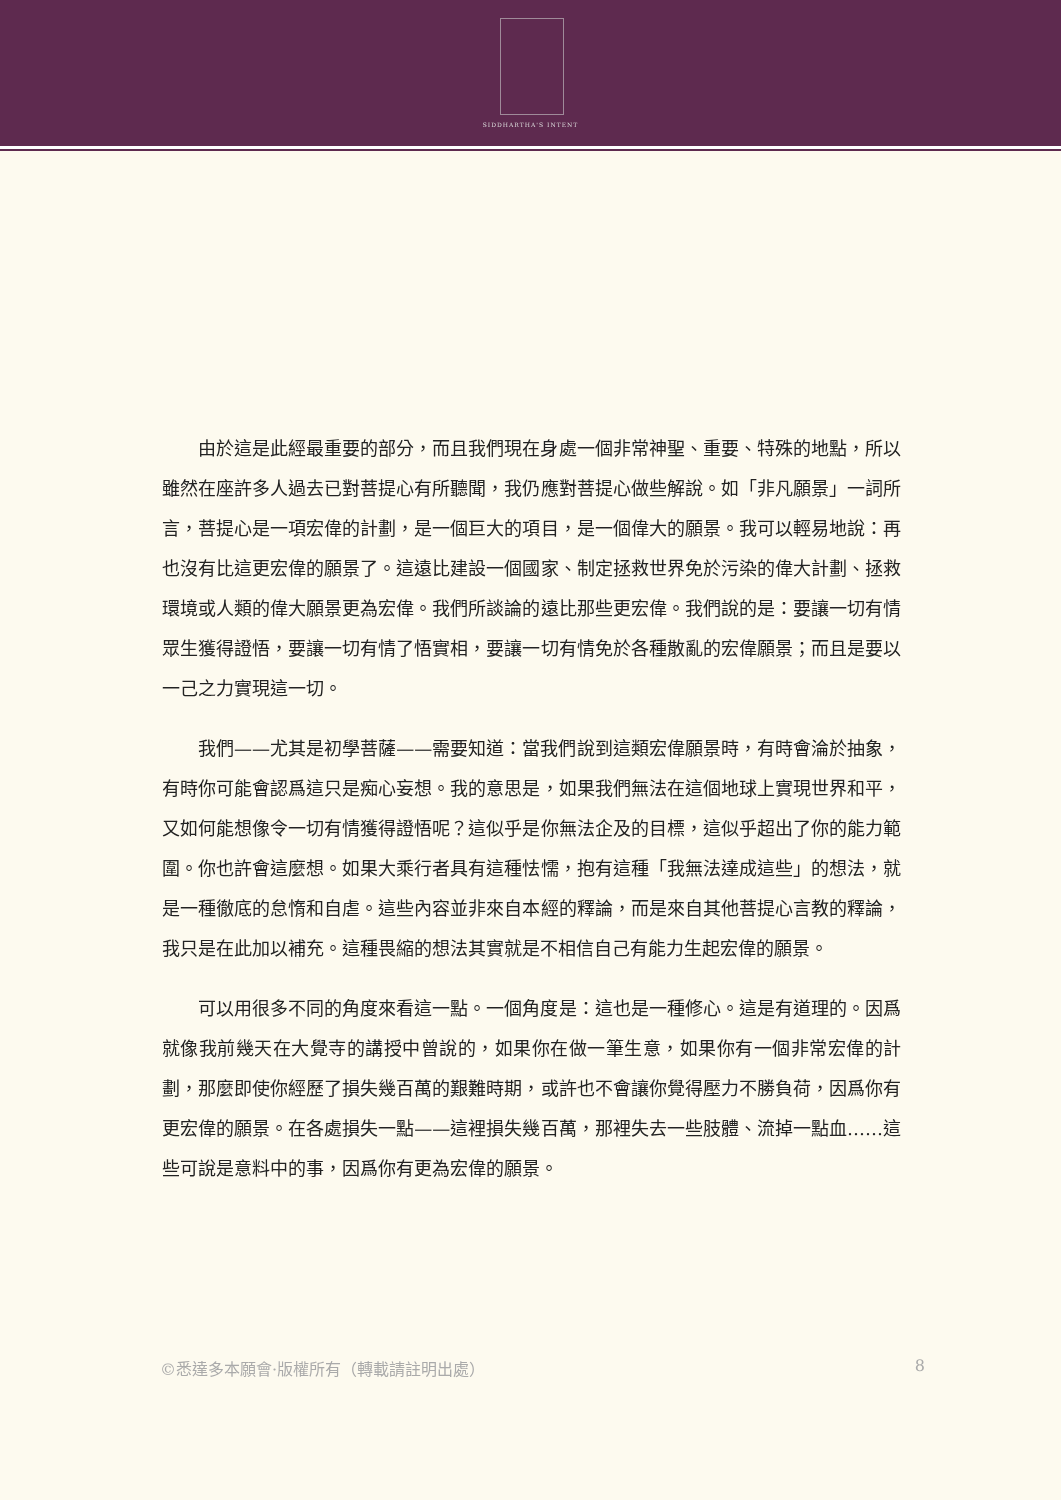SIDDHARTHA'S INTENT
由於這是此經最重要的部分，而且我們現在身處一個非常神聖、重要、特殊的地點，所以雖然在座許多人過去已對菩提心有所聽聞，我仍應對菩提心做些解說。如「非凡願景」一詞所言，菩提心是一項宏偉的計劃，是一個巨大的項目，是一個偉大的願景。我可以輕易地說：再也沒有比這更宏偉的願景了。這遠比建設一個國家、制定拯救世界免於污染的偉大計劃、拯救環境或人類的偉大願景更為宏偉。我們所談論的遠比那些更宏偉。我們說的是：要讓一切有情眾生獲得證悟，要讓一切有情了悟實相，要讓一切有情免於各種散亂的宏偉願景；而且是要以一己之力實現這一切。
我們——尤其是初學菩薩——需要知道：當我們說到這類宏偉願景時，有時會淪於抽象，有時你可能會認爲這只是痴心妄想。我的意思是，如果我們無法在這個地球上實現世界和平，又如何能想像令一切有情獲得證悟呢？這似乎是你無法企及的目標，這似乎超出了你的能力範圍。你也許會這麼想。如果大乘行者具有這種怯懦，抱有這種「我無法達成這些」的想法，就是一種徹底的怠惰和自虐。這些內容並非來自本經的釋論，而是來自其他菩提心言教的釋論，我只是在此加以補充。這種畏縮的想法其實就是不相信自己有能力生起宏偉的願景。
可以用很多不同的角度來看這一點。一個角度是：這也是一種修心。這是有道理的。因爲就像我前幾天在大覺寺的講授中曾說的，如果你在做一筆生意，如果你有一個非常宏偉的計劃，那麼即使你經歷了損失幾百萬的艱難時期，或許也不會讓你覺得壓力不勝負荷，因爲你有更宏偉的願景。在各處損失一點——這裡損失幾百萬，那裡失去一些肢體、流掉一點血……這些可說是意料中的事，因爲你有更為宏偉的願景。
©悉達多本願會·版權所有（轉載請註明出處） 8